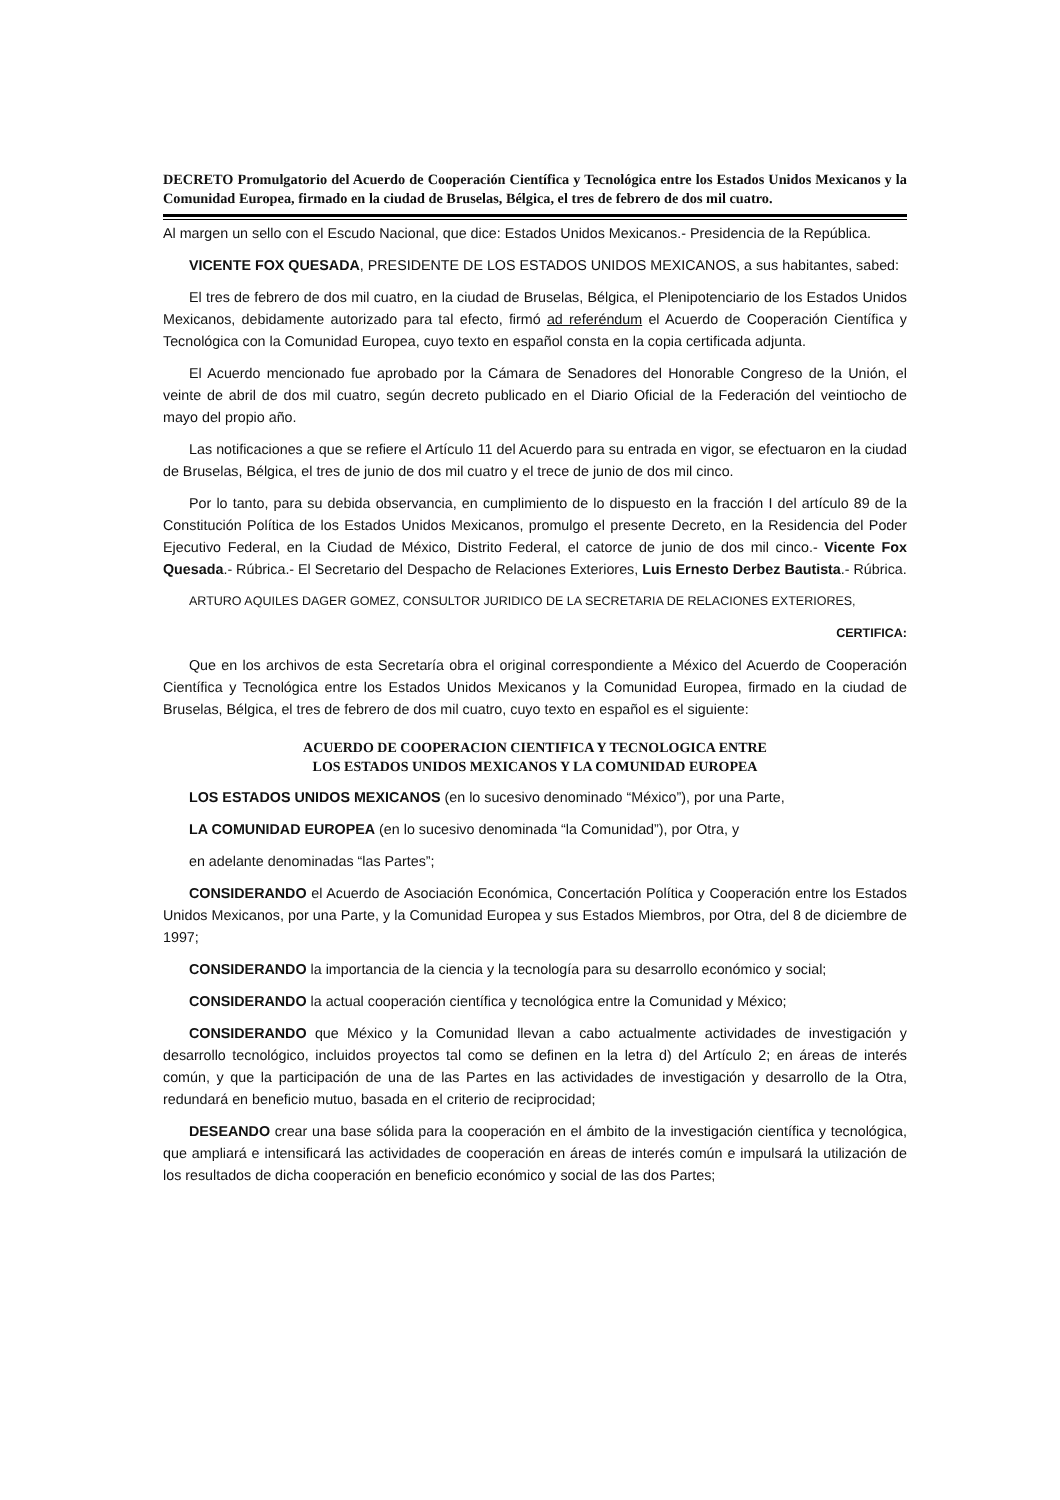DECRETO Promulgatorio del Acuerdo de Cooperación Científica y Tecnológica entre los Estados Unidos Mexicanos y la Comunidad Europea, firmado en la ciudad de Bruselas, Bélgica, el tres de febrero de dos mil cuatro.
Al margen un sello con el Escudo Nacional, que dice: Estados Unidos Mexicanos.- Presidencia de la República.
VICENTE FOX QUESADA, PRESIDENTE DE LOS ESTADOS UNIDOS MEXICANOS, a sus habitantes, sabed:
El tres de febrero de dos mil cuatro, en la ciudad de Bruselas, Bélgica, el Plenipotenciario de los Estados Unidos Mexicanos, debidamente autorizado para tal efecto, firmó ad referéndum el Acuerdo de Cooperación Científica y Tecnológica con la Comunidad Europea, cuyo texto en español consta en la copia certificada adjunta.
El Acuerdo mencionado fue aprobado por la Cámara de Senadores del Honorable Congreso de la Unión, el veinte de abril de dos mil cuatro, según decreto publicado en el Diario Oficial de la Federación del veintiocho de mayo del propio año.
Las notificaciones a que se refiere el Artículo 11 del Acuerdo para su entrada en vigor, se efectuaron en la ciudad de Bruselas, Bélgica, el tres de junio de dos mil cuatro y el trece de junio de dos mil cinco.
Por lo tanto, para su debida observancia, en cumplimiento de lo dispuesto en la fracción I del artículo 89 de la Constitución Política de los Estados Unidos Mexicanos, promulgo el presente Decreto, en la Residencia del Poder Ejecutivo Federal, en la Ciudad de México, Distrito Federal, el catorce de junio de dos mil cinco.- Vicente Fox Quesada.- Rúbrica.- El Secretario del Despacho de Relaciones Exteriores, Luis Ernesto Derbez Bautista.- Rúbrica.
ARTURO AQUILES DAGER GOMEZ, CONSULTOR JURIDICO DE LA SECRETARIA DE RELACIONES EXTERIORES,
CERTIFICA:
Que en los archivos de esta Secretaría obra el original correspondiente a México del Acuerdo de Cooperación Científica y Tecnológica entre los Estados Unidos Mexicanos y la Comunidad Europea, firmado en la ciudad de Bruselas, Bélgica, el tres de febrero de dos mil cuatro, cuyo texto en español es el siguiente:
ACUERDO DE COOPERACION CIENTIFICA Y TECNOLOGICA ENTRE
LOS ESTADOS UNIDOS MEXICANOS Y LA COMUNIDAD EUROPEA
LOS ESTADOS UNIDOS MEXICANOS (en lo sucesivo denominado “México”), por una Parte,
LA COMUNIDAD EUROPEA (en lo sucesivo denominada “la Comunidad”), por Otra, y
en adelante denominadas “las Partes”;
CONSIDERANDO el Acuerdo de Asociación Económica, Concertación Política y Cooperación entre los Estados Unidos Mexicanos, por una Parte, y la Comunidad Europea y sus Estados Miembros, por Otra, del 8 de diciembre de 1997;
CONSIDERANDO la importancia de la ciencia y la tecnología para su desarrollo económico y social;
CONSIDERANDO la actual cooperación científica y tecnológica entre la Comunidad y México;
CONSIDERANDO que México y la Comunidad llevan a cabo actualmente actividades de investigación y desarrollo tecnológico, incluidos proyectos tal como se definen en la letra d) del Artículo 2; en áreas de interés común, y que la participación de una de las Partes en las actividades de investigación y desarrollo de la Otra, redundará en beneficio mutuo, basada en el criterio de reciprocidad;
DESEANDO crear una base sólida para la cooperación en el ámbito de la investigación científica y tecnológica, que ampliará e intensificará las actividades de cooperación en áreas de interés común e impulsará la utilización de los resultados de dicha cooperación en beneficio económico y social de las dos Partes;